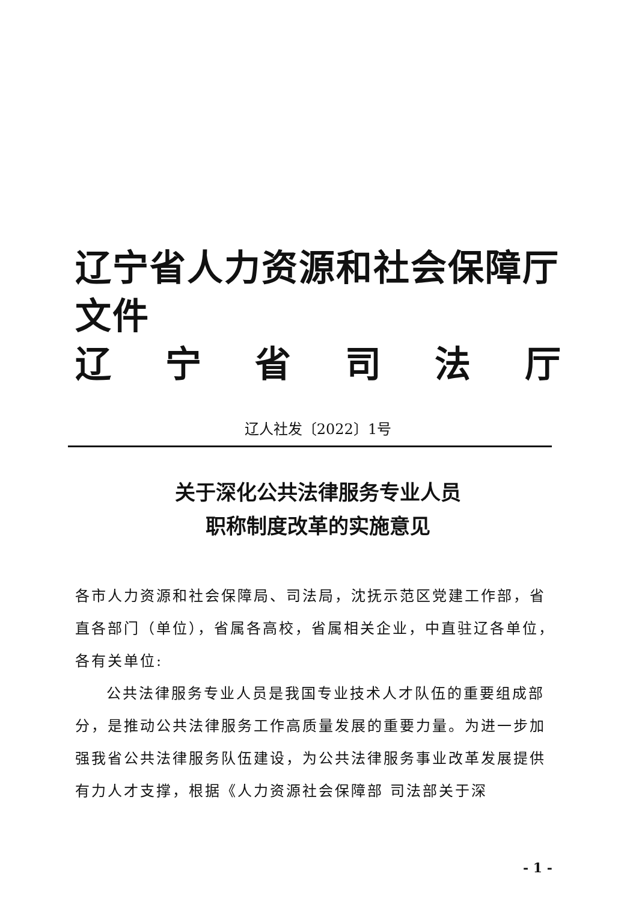辽宁省人力资源和社会保障厅文件
辽宁省司法厅
辽人社发〔2022〕1号
关于深化公共法律服务专业人员
职称制度改革的实施意见
各市人力资源和社会保障局、司法局，沈抚示范区党建工作部，省直各部门（单位），省属各高校，省属相关企业，中直驻辽各单位，各有关单位:
公共法律服务专业人员是我国专业技术人才队伍的重要组成部分，是推动公共法律服务工作高质量发展的重要力量。为进一步加强我省公共法律服务队伍建设，为公共法律服务事业改革发展提供有力人才支撑，根据《人力资源社会保障部 司法部关于深
- 1 -